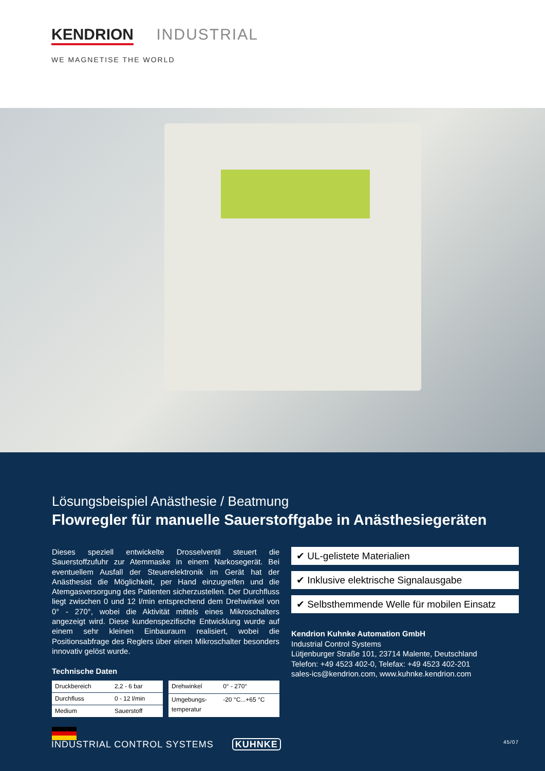KENDRION
INDUSTRIAL
WE MAGNETISE THE WORLD
Lösungsbeispiel Anästhesie / Beatmung
Flowregler für manuelle Sauerstoffgabe in Anästhesiegeräten
Dieses speziell entwickelte Drosselventil steuert die Sauerstoffzufuhr zur Atemmaske in einem Narkosegerät. Bei eventuellem Ausfall der Steuerelektronik im Gerät hat der Anästhesist die Möglichkeit, per Hand einzugreifen und die Atemgasversorgung des Patienten sicherzustellen. Der Durchfluss liegt zwischen 0 und 12 l/min entsprechend dem Drehwinkel von 0° - 270°, wobei die Aktivität mittels eines Mikroschalters angezeigt wird. Diese kundenspezifische Entwicklung wurde auf einem sehr kleinen Einbauraum realisiert, wobei die Positionsabfrage des Reglers über einen Mikroschalter besonders innovativ gelöst wurde.
Technische Daten
| Druckbereich | 2,2 - 6 bar |
| Durchfluss | 0 - 12 l/min |
| Medium | Sauerstoff |
| Drehwinkel | 0° - 270° |
| Umgebungs- temperatur | -20 °C...+65 °C |
✔ UL-gelistete Materialien
✔ Inklusive elektrische Signalausgabe
✔ Selbsthemmende Welle für mobilen Einsatz
Kendrion Kuhnke Automation GmbH
Industrial Control Systems
Lütjenburger Straße 101, 23714 Malente, Deutschland
Telefon: +49 4523 402-0, Telefax: +49 4523 402-201
sales-ics@kendrion.com, www.kuhnke.kendrion.com
INDUSTRIAL CONTROL SYSTEMS KUHNKE 45/07